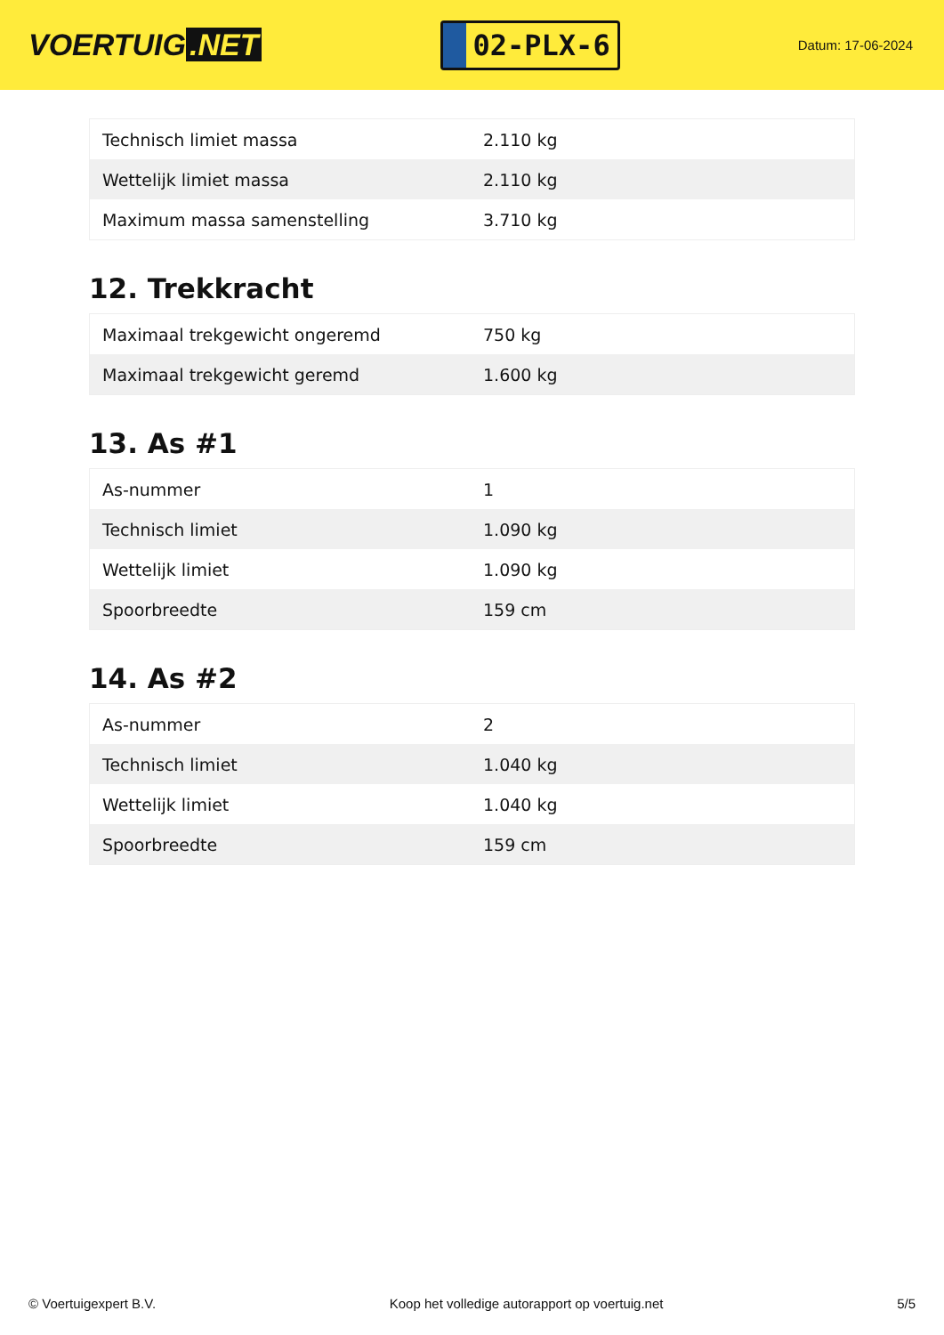VOERTUIG.NET
02-PLX-6
Datum: 17-06-2024
| Technisch limiet massa | 2.110 kg |
| Wettelijk limiet massa | 2.110 kg |
| Maximum massa samenstelling | 3.710 kg |
12. Trekkracht
| Maximaal trekgewicht ongeremd | 750 kg |
| Maximaal trekgewicht geremd | 1.600 kg |
13. As #1
| As-nummer | 1 |
| Technisch limiet | 1.090 kg |
| Wettelijk limiet | 1.090 kg |
| Spoorbreedte | 159 cm |
14. As #2
| As-nummer | 2 |
| Technisch limiet | 1.040 kg |
| Wettelijk limiet | 1.040 kg |
| Spoorbreedte | 159 cm |
© Voertuigexpert B.V. Koop het volledige autorapport op voertuig.net 5/5